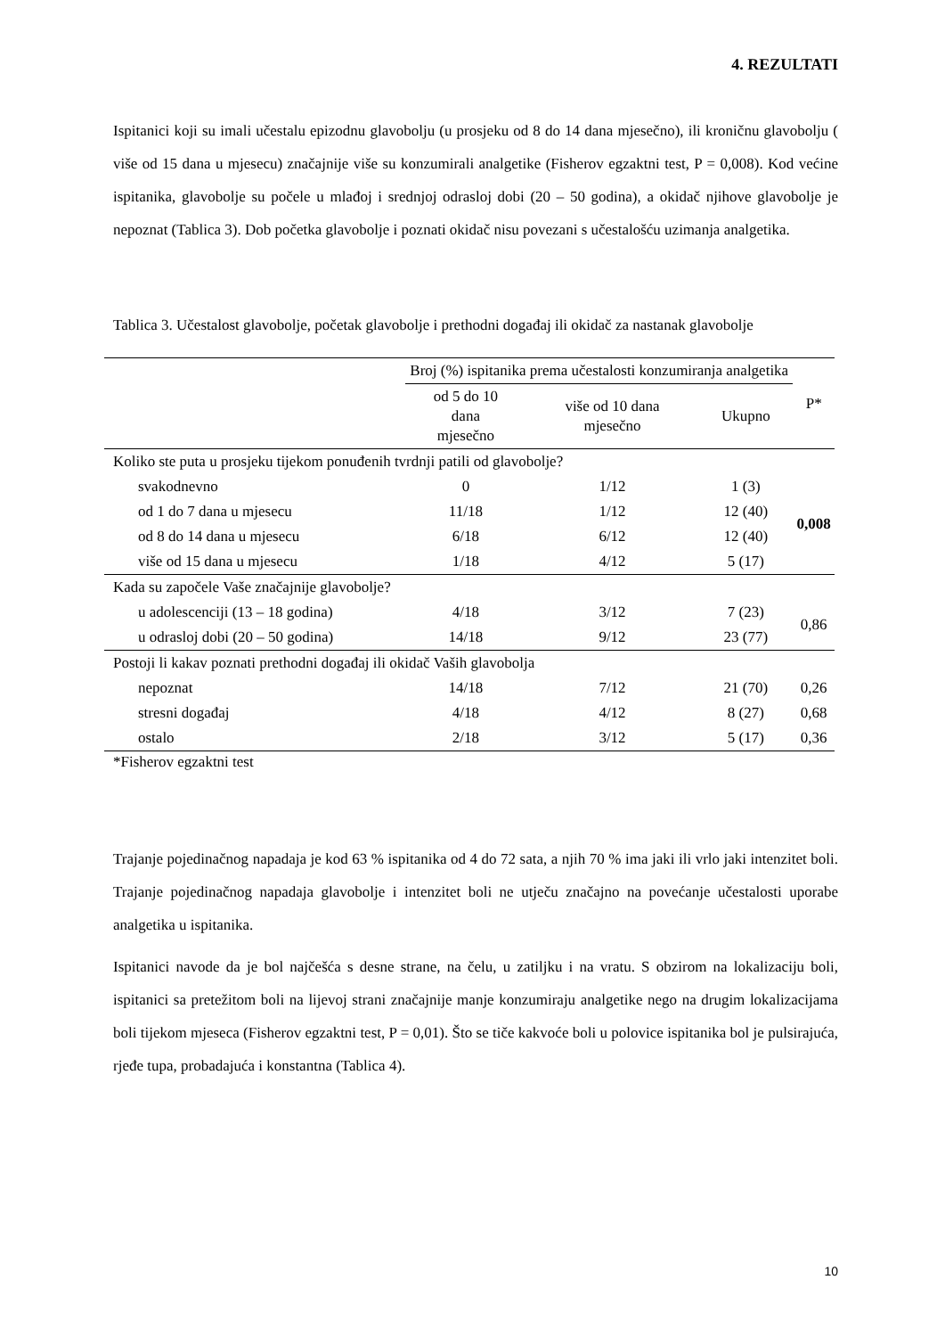4. REZULTATI
Ispitanici koji su imali učestalu epizodnu glavobolju (u prosjeku od 8 do 14 dana mjesečno), ili kroničnu glavobolju ( više od 15 dana u mjesecu) značajnije više su konzumirali analgetike (Fisherov egzaktni test, P = 0,008). Kod većine ispitanika, glavobolje su počele u mlađoj i srednjoj odrasloj dobi (20 – 50 godina), a okidač njihove glavobolje je nepoznat (Tablica 3). Dob početka glavobolje i poznati okidač nisu povezani s učestalošću uzimanja analgetika.
Tablica 3. Učestalost glavobolje, početak glavobolje i prethodni događaj ili okidač za nastanak glavobolje
| | Broj (%) ispitanika prema učestalosti konzumiranja analgetika | | | P* |
| --- | --- | --- | --- | --- |
| | od 5 do 10 dana mjesečno | više od 10 dana mjesečno | Ukupno | |
| Koliko ste puta u prosjeku tijekom ponuđenih tvrdnji patili od glavobolje? | | | | |
| svakodnevno | 0 | 1/12 | 1 (3) | 0,008 |
| od 1 do 7 dana u mjesecu | 11/18 | 1/12 | 12 (40) | |
| od 8 do 14 dana u mjesecu | 6/18 | 6/12 | 12 (40) | |
| više od 15 dana u mjesecu | 1/18 | 4/12 | 5 (17) | |
| Kada su započele Vaše značajnije glavobolje? | | | | |
| u adolescenciji (13 – 18 godina) | 4/18 | 3/12 | 7 (23) | 0,86 |
| u odrasloj dobi (20 – 50 godina) | 14/18 | 9/12 | 23 (77) | |
| Postoji li kakav poznati prethodni događaj ili okidač Vaših glavobolja | | | | |
| nepoznat | 14/18 | 7/12 | 21 (70) | 0,26 |
| stresni događaj | 4/18 | 4/12 | 8 (27) | 0,68 |
| ostalo | 2/18 | 3/12 | 5 (17) | 0,36 |
*Fisherov egzaktni test
Trajanje pojedinačnog napadaja je kod 63 % ispitanika od 4 do 72 sata, a njih 70 % ima jaki ili vrlo jaki intenzitet boli. Trajanje pojedinačnog napadaja glavobolje i intenzitet boli ne utječu značajno na povećanje učestalosti uporabe analgetika u ispitanika.
Ispitanici navode da je bol najčešća s desne strane, na čelu, u zatiljku i na vratu. S obzirom na lokalizaciju boli, ispitanici sa pretežitom boli na lijevoj strani značajnije manje konzumiraju analgetike nego na drugim lokalizacijama boli tijekom mjeseca (Fisherov egzaktni test, P = 0,01). Što se tiče kakvoće boli u polovice ispitanika bol je pulsirajuća, rjeđe tupa, probadajuća i konstantna (Tablica 4).
10